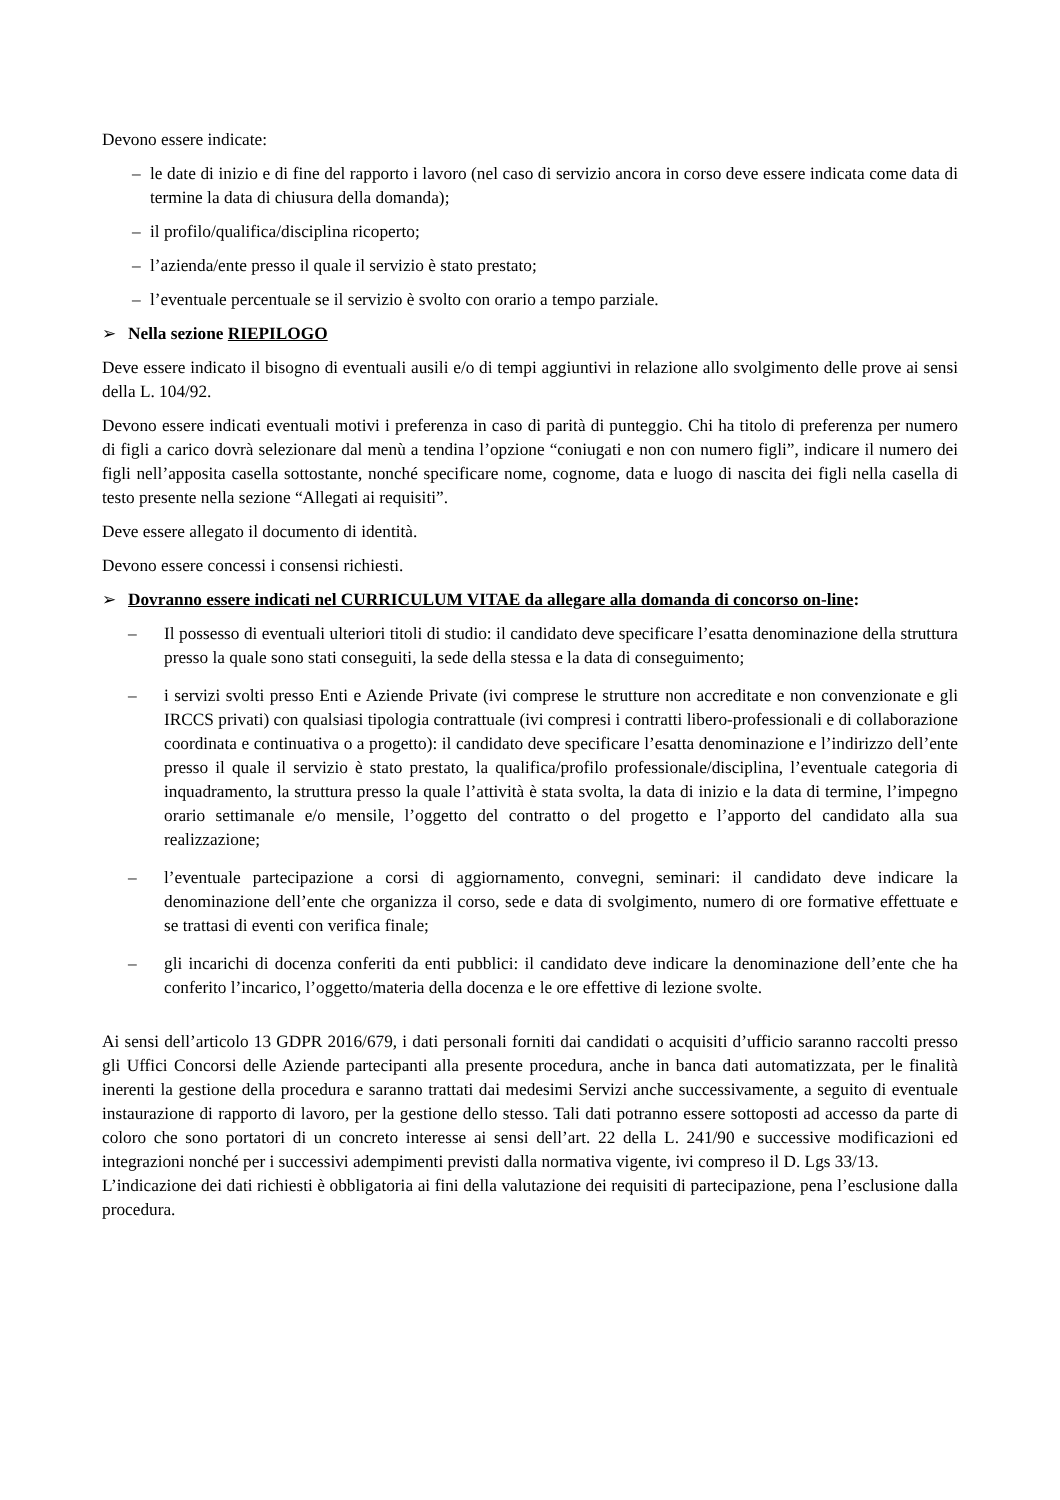Devono essere indicate:
– le date di inizio e di fine del rapporto i lavoro (nel caso di servizio ancora in corso deve essere indicata come data di termine la data di chiusura della domanda);
– il profilo/qualifica/disciplina ricoperto;
– l’azienda/ente presso il quale il servizio è stato prestato;
– l’eventuale percentuale se il servizio è svolto con orario a tempo parziale.
➢ Nella sezione RIEPILOGO
Deve essere indicato il bisogno di eventuali ausili e/o di tempi aggiuntivi in relazione allo svolgimento delle prove ai sensi della L. 104/92.
Devono essere indicati eventuali motivi i preferenza in caso di parità di punteggio. Chi ha titolo di preferenza per numero di figli a carico dovrà selezionare dal menù a tendina l’opzione “coniugati e non con numero figli”, indicare il numero dei figli nell’apposita casella sottostante, nonché specificare nome, cognome, data e luogo di nascita dei figli nella casella di testo presente nella sezione “Allegati ai requisiti”.
Deve essere allegato il documento di identità.
Devono essere concessi i consensi richiesti.
➢ Dovranno essere indicati nel CURRICULUM VITAE da allegare alla domanda di concorso on-line:
– Il possesso di eventuali ulteriori titoli di studio: il candidato deve specificare l’esatta denominazione della struttura presso la quale sono stati conseguiti, la sede della stessa e la data di conseguimento;
– i servizi svolti presso Enti e Aziende Private (ivi comprese le strutture non accreditate e non convenzionate e gli IRCCS privati) con qualsiasi tipologia contrattuale (ivi compresi i contratti libero-professionali e di collaborazione coordinata e continuativa o a progetto): il candidato deve specificare l’esatta denominazione e l’indirizzo dell’ente presso il quale il servizio è stato prestato, la qualifica/profilo professionale/disciplina, l’eventuale categoria di inquadramento, la struttura presso la quale l’attività è stata svolta, la data di inizio e la data di termine, l’impegno orario settimanale e/o mensile, l’oggetto del contratto o del progetto e l’apporto del candidato alla sua realizzazione;
– l’eventuale partecipazione a corsi di aggiornamento, convegni, seminari: il candidato deve indicare la denominazione dell’ente che organizza il corso, sede e data di svolgimento, numero di ore formative effettuate e se trattasi di eventi con verifica finale;
– gli incarichi di docenza conferiti da enti pubblici: il candidato deve indicare la denominazione dell’ente che ha conferito l’incarico, l’oggetto/materia della docenza e le ore effettive di lezione svolte.
Ai sensi dell’articolo 13 GDPR 2016/679, i dati personali forniti dai candidati o acquisiti d’ufficio saranno raccolti presso gli Uffici Concorsi delle Aziende partecipanti alla presente procedura, anche in banca dati automatizzata, per le finalità inerenti la gestione della procedura e saranno trattati dai medesimi Servizi anche successivamente, a seguito di eventuale instaurazione di rapporto di lavoro, per la gestione dello stesso. Tali dati potranno essere sottoposti ad accesso da parte di coloro che sono portatori di un concreto interesse ai sensi dell’art. 22 della L. 241/90 e successive modificazioni ed integrazioni nonché per i successivi adempimenti previsti dalla normativa vigente, ivi compreso il D. Lgs 33/13.
L’indicazione dei dati richiesti è obbligatoria ai fini della valutazione dei requisiti di partecipazione, pena l’esclusione dalla procedura.